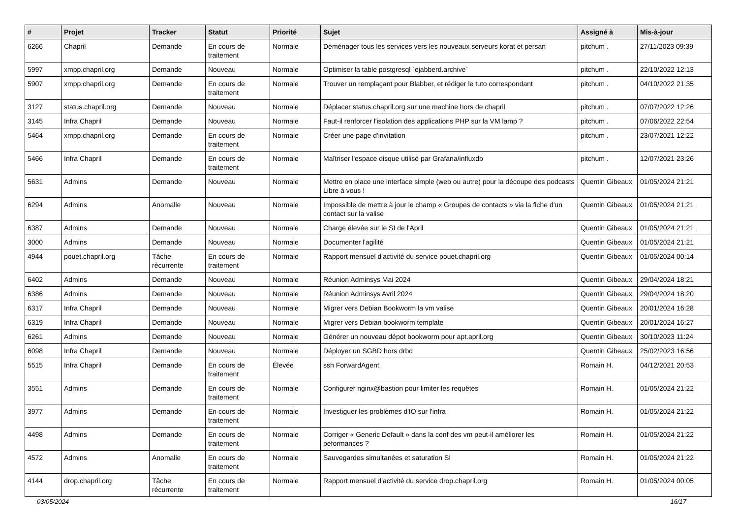| # | Projet | Tracker | Statut | Priorité | Sujet | Assigné à | Mis-à-jour |
| --- | --- | --- | --- | --- | --- | --- | --- |
| 6266 | Chapril | Demande | En cours de traitement | Normale | Déménager tous les services vers les nouveaux serveurs korat et persan | pitchum . | 27/11/2023 09:39 |
| 5997 | xmpp.chapril.org | Demande | Nouveau | Normale | Optimiser la table postgresql `ejabberd.archive` | pitchum . | 22/10/2022 12:13 |
| 5907 | xmpp.chapril.org | Demande | En cours de traitement | Normale | Trouver un remplaçant pour Blabber, et rédiger le tuto correspondant | pitchum . | 04/10/2022 21:35 |
| 3127 | status.chapril.org | Demande | Nouveau | Normale | Déplacer status.chapril.org sur une machine hors de chapril | pitchum . | 07/07/2022 12:26 |
| 3145 | Infra Chapril | Demande | Nouveau | Normale | Faut-il renforcer l'isolation des applications PHP sur la VM lamp ? | pitchum . | 07/06/2022 22:54 |
| 5464 | xmpp.chapril.org | Demande | En cours de traitement | Normale | Créer une page d'invitation | pitchum . | 23/07/2021 12:22 |
| 5466 | Infra Chapril | Demande | En cours de traitement | Normale | Maîtriser l'espace disque utilisé par Grafana/influxdb | pitchum . | 12/07/2021 23:26 |
| 5631 | Admins | Demande | Nouveau | Normale | Mettre en place une interface simple (web ou autre) pour la découpe des podcasts Libre à vous ! | Quentin Gibeaux | 01/05/2024 21:21 |
| 6294 | Admins | Anomalie | Nouveau | Normale | Impossible de mettre à jour le champ « Groupes de contacts » via la fiche d'un contact sur la valise | Quentin Gibeaux | 01/05/2024 21:21 |
| 6387 | Admins | Demande | Nouveau | Normale | Charge élevée sur le SI de l'April | Quentin Gibeaux | 01/05/2024 21:21 |
| 3000 | Admins | Demande | Nouveau | Normale | Documenter l'agilité | Quentin Gibeaux | 01/05/2024 21:21 |
| 4944 | pouet.chapril.org | Tâche récurrente | En cours de traitement | Normale | Rapport mensuel d'activité du service pouet.chapril.org | Quentin Gibeaux | 01/05/2024 00:14 |
| 6402 | Admins | Demande | Nouveau | Normale | Réunion Adminsys Mai 2024 | Quentin Gibeaux | 29/04/2024 18:21 |
| 6386 | Admins | Demande | Nouveau | Normale | Réunion Adminsys Avril 2024 | Quentin Gibeaux | 29/04/2024 18:20 |
| 6317 | Infra Chapril | Demande | Nouveau | Normale | Migrer vers Debian Bookworm la vm valise | Quentin Gibeaux | 20/01/2024 16:28 |
| 6319 | Infra Chapril | Demande | Nouveau | Normale | Migrer vers Debian bookworm template | Quentin Gibeaux | 20/01/2024 16:27 |
| 6261 | Admins | Demande | Nouveau | Normale | Générer un nouveau dépot bookworm pour apt.april.org | Quentin Gibeaux | 30/10/2023 11:24 |
| 6098 | Infra Chapril | Demande | Nouveau | Normale | Déployer un SGBD hors drbd | Quentin Gibeaux | 25/02/2023 16:56 |
| 5515 | Infra Chapril | Demande | En cours de traitement | Élevée | ssh ForwardAgent | Romain H. | 04/12/2021 20:53 |
| 3551 | Admins | Demande | En cours de traitement | Normale | Configurer nginx@bastion pour limiter les requêtes | Romain H. | 01/05/2024 21:22 |
| 3977 | Admins | Demande | En cours de traitement | Normale | Investiguer les problèmes d'IO sur l'infra | Romain H. | 01/05/2024 21:22 |
| 4498 | Admins | Demande | En cours de traitement | Normale | Corriger « Generic Default » dans la conf des vm peut-il améliorer les peformances ? | Romain H. | 01/05/2024 21:22 |
| 4572 | Admins | Anomalie | En cours de traitement | Normale | Sauvegardes simultanées et saturation SI | Romain H. | 01/05/2024 21:22 |
| 4144 | drop.chapril.org | Tâche récurrente | En cours de traitement | Normale | Rapport mensuel d'activité du service drop.chapril.org | Romain H. | 01/05/2024 00:05 |
03/05/2024 16/17